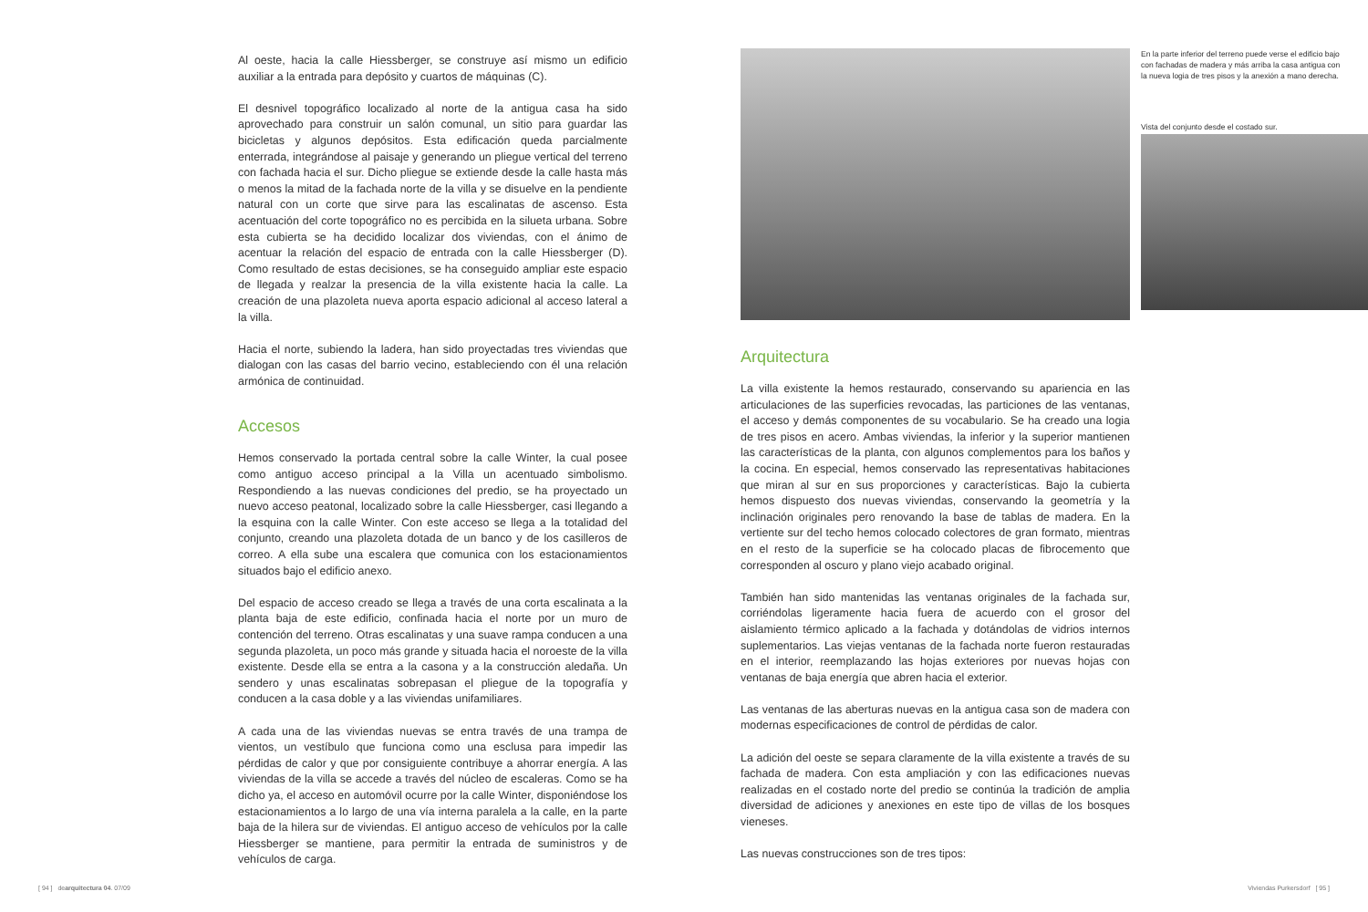Al oeste, hacia la calle Hiessberger, se construye así mismo un edificio auxiliar a la entrada para depósito y cuartos de máquinas (C).
El desnivel topográfico localizado al norte de la antigua casa ha sido aprovechado para construir un salón comunal, un sitio para guardar las bicicletas y algunos depósitos. Esta edificación queda parcialmente enterrada, integrándose al paisaje y generando un pliegue vertical del terreno con fachada hacia el sur. Dicho pliegue se extiende desde la calle hasta más o menos la mitad de la fachada norte de la villa y se disuelve en la pendiente natural con un corte que sirve para las escalinatas de ascenso. Esta acentuación del corte topográfico no es percibida en la silueta urbana. Sobre esta cubierta se ha decidido localizar dos viviendas, con el ánimo de acentuar la relación del espacio de entrada con la calle Hiessberger (D). Como resultado de estas decisiones, se ha conseguido ampliar este espacio de llegada y realzar la presencia de la villa existente hacia la calle. La creación de una plazoleta nueva aporta espacio adicional al acceso lateral a la villa.
Hacia el norte, subiendo la ladera, han sido proyectadas tres viviendas que dialogan con las casas del barrio vecino, estableciendo con él una relación armónica de continuidad.
Accesos
Hemos conservado la portada central sobre la calle Winter, la cual posee como antiguo acceso principal a la Villa un acentuado simbolismo. Respondiendo a las nuevas condiciones del predio, se ha proyectado un nuevo acceso peatonal, localizado sobre la calle Hiessberger, casi llegando a la esquina con la calle Winter. Con este acceso se llega a la totalidad del conjunto, creando una plazoleta dotada de un banco y de los casilleros de correo. A ella sube una escalera que comunica con los estacionamientos situados bajo el edificio anexo.
Del espacio de acceso creado se llega a través de una corta escalinata a la planta baja de este edificio, confinada hacia el norte por un muro de contención del terreno. Otras escalinatas y una suave rampa conducen a una segunda plazoleta, un poco más grande y situada hacia el noroeste de la villa existente. Desde ella se entra a la casona y a la construcción aledaña. Un sendero y unas escalinatas sobrepasan el pliegue de la topografía y conducen a la casa doble y a las viviendas unifamiliares.
A cada una de las viviendas nuevas se entra través de una trampa de vientos, un vestíbulo que funciona como una esclusa para impedir las pérdidas de calor y que por consiguiente contribuye a ahorrar energía. A las viviendas de la villa se accede a través del núcleo de escaleras. Como se ha dicho ya, el acceso en automóvil ocurre por la calle Winter, disponiéndose los estacionamientos a lo largo de una vía interna paralela a la calle, en la parte baja de la hilera sur de viviendas. El antiguo acceso de vehículos por la calle Hiessberger se mantiene, para permitir la entrada de suministros y de vehículos de carga.
En la parte inferior del terreno puede verse el edificio bajo con fachadas de madera y más arriba la casa antigua con la nueva logia de tres pisos y la anexión a mano derecha.
Vista del conjunto desde el costado sur.
Arquitectura
La villa existente la hemos restaurado, conservando su apariencia en las articulaciones de las superficies revocadas, las particiones de las ventanas, el acceso y demás componentes de su vocabulario. Se ha creado una logia de tres pisos en acero. Ambas viviendas, la inferior y la superior mantienen las características de la planta, con algunos complementos para los baños y la cocina. En especial, hemos conservado las representativas habitaciones que miran al sur en sus proporciones y características. Bajo la cubierta hemos dispuesto dos nuevas viviendas, conservando la geometría y la inclinación originales pero renovando la base de tablas de madera. En la vertiente sur del techo hemos colocado colectores de gran formato, mientras en el resto de la superficie se ha colocado placas de fibrocemento que corresponden al oscuro y plano viejo acabado original.
También han sido mantenidas las ventanas originales de la fachada sur, corriéndolas ligeramente hacia fuera de acuerdo con el grosor del aislamiento térmico aplicado a la fachada y dotándolas de vidrios internos suplementarios. Las viejas ventanas de la fachada norte fueron restauradas en el interior, reemplazando las hojas exteriores por nuevas hojas con ventanas de baja energía que abren hacia el exterior.
Las ventanas de las aberturas nuevas en la antigua casa son de madera con modernas especificaciones de control de pérdidas de calor.
La adición del oeste se separa claramente de la villa existente a través de su fachada de madera. Con esta ampliación y con las edificaciones nuevas realizadas en el costado norte del predio se continúa la tradición de amplia diversidad de adiciones y anexiones en este tipo de villas de los bosques vieneses.
Las nuevas construcciones son de tres tipos:
[ 94 ] dearquitectura 04. 07/09
Viviendas Purkersdorf [ 95 ]